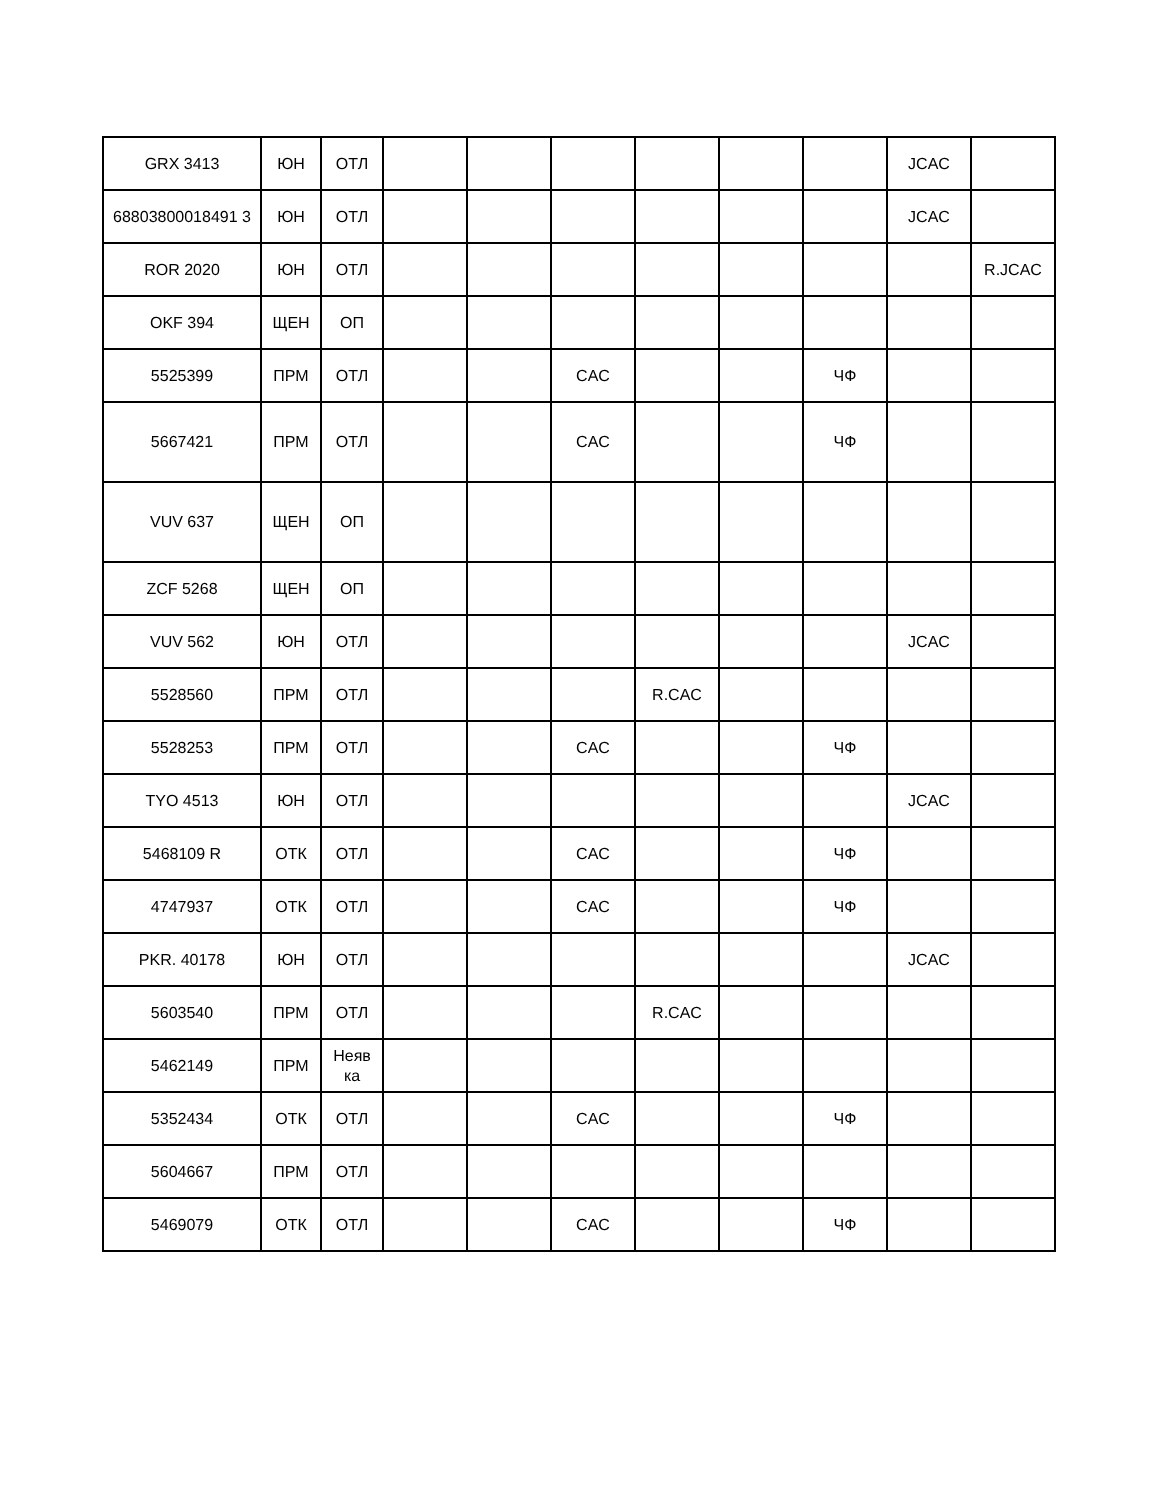| GRX 3413 | ЮН | ОТЛ | | | | | | | JCAC | |
| 68803800018491 3 | ЮН | ОТЛ | | | | | | | JCAC | |
| ROR 2020 | ЮН | ОТЛ | | | | | | | | R.JCAC |
| OKF 394 | ЩЕН | ОП | | | | | | | | |
| 5525399 | ПРМ | ОТЛ | | | CAC | | | ЧФ | | |
| 5667421 | ПРМ | ОТЛ | | | CAC | | | ЧФ | | |
| VUV 637 | ЩЕН | ОП | | | | | | | | |
| ZCF 5268 | ЩЕН | ОП | | | | | | | | |
| VUV 562 | ЮН | ОТЛ | | | | | | | JCAC | |
| 5528560 | ПРМ | ОТЛ | | | | R.CAC | | | | |
| 5528253 | ПРМ | ОТЛ | | | CAC | | | ЧФ | | |
| TYO 4513 | ЮН | ОТЛ | | | | | | | JCAC | |
| 5468109 R | ОТК | ОТЛ | | | CAC | | | ЧФ | | |
| 4747937 | ОТК | ОТЛ | | | CAC | | | ЧФ | | |
| PKR. 40178 | ЮН | ОТЛ | | | | | | | JCAC | |
| 5603540 | ПРМ | ОТЛ | | | | R.CAC | | | | |
| 5462149 | ПРМ | Неяв ка | | | | | | | | |
| 5352434 | ОТК | ОТЛ | | | CAC | | | ЧФ | | |
| 5604667 | ПРМ | ОТЛ | | | | | | | | |
| 5469079 | ОТК | ОТЛ | | | CAC | | | ЧФ | | |